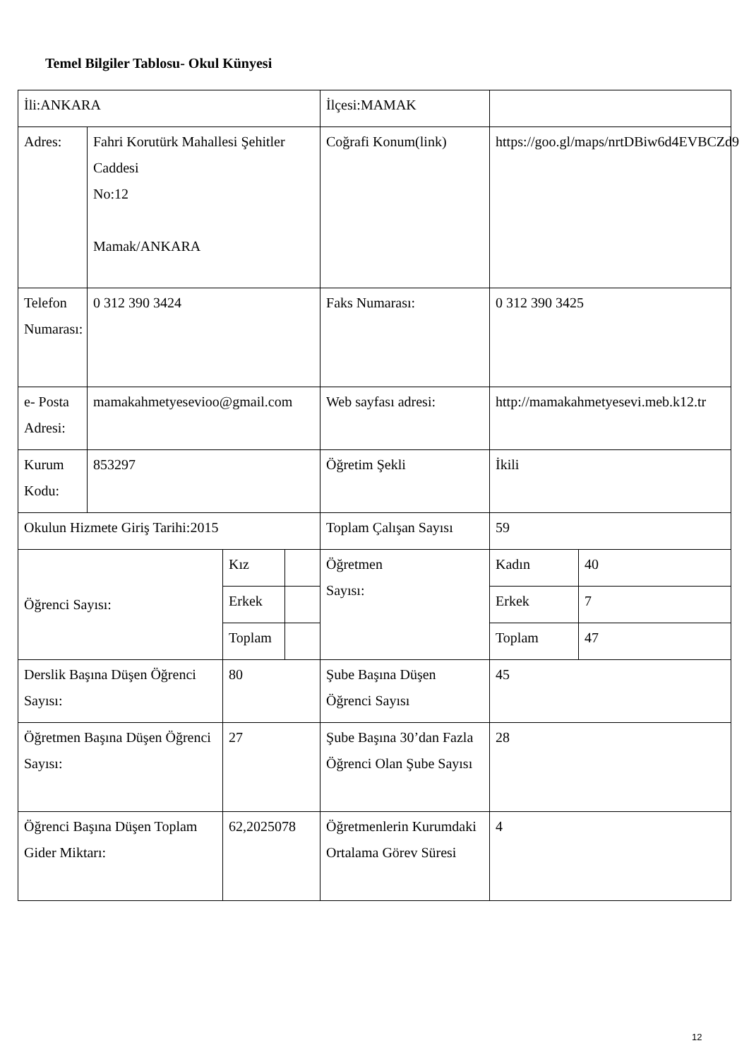Temel Bilgiler Tablosu- Okul Künyesi
| İli:ANKARA | | | | İlçesi:MAMAK | | |
| Adres: | Fahri Korutürk Mahallesi Şehitler Caddesi No:12 Mamak/ANKARA | | | Coğrafi Konum(link) | https://goo.gl/maps/nrtDBiw6d4EVBCZd9 | |
| Telefon Numarası: | 0 312 390 3424 | | | Faks Numarası: | 0 312 390 3425 | |
| e- Posta Adresi: | mamakahmetyesevioo@gmail.com | | | Web sayfası adresi: | http://mamakahmetyesevi.meb.k12.tr | |
| Kurum Kodu: | 853297 | | | Öğretim Şekli | İkili | |
| Okulun Hizmete Giriş Tarihi:2015 | | | | Toplam Çalışan Sayısı | 59 | |
| Öğrenci Sayısı: | | Kız | | Öğretmen Sayısı: | Kadın | 40 |
| | | Erkek | | | Erkek | 7 |
| | | Toplam | | | Toplam | 47 |
| Derslik Başına Düşen Öğrenci Sayısı: | | 80 | | Şube Başına Düşen Öğrenci Sayısı | 45 | |
| Öğretmen Başına Düşen Öğrenci Sayısı: | | 27 | | Şube Başına 30’dan Fazla Öğrenci Olan Şube Sayısı | 28 | |
| Öğrenci Başına Düşen Toplam Gider Miktarı: | | 62,2025078 | | Öğretmenlerin Kurumdaki Ortalama Görev Süresi | 4 | |
12